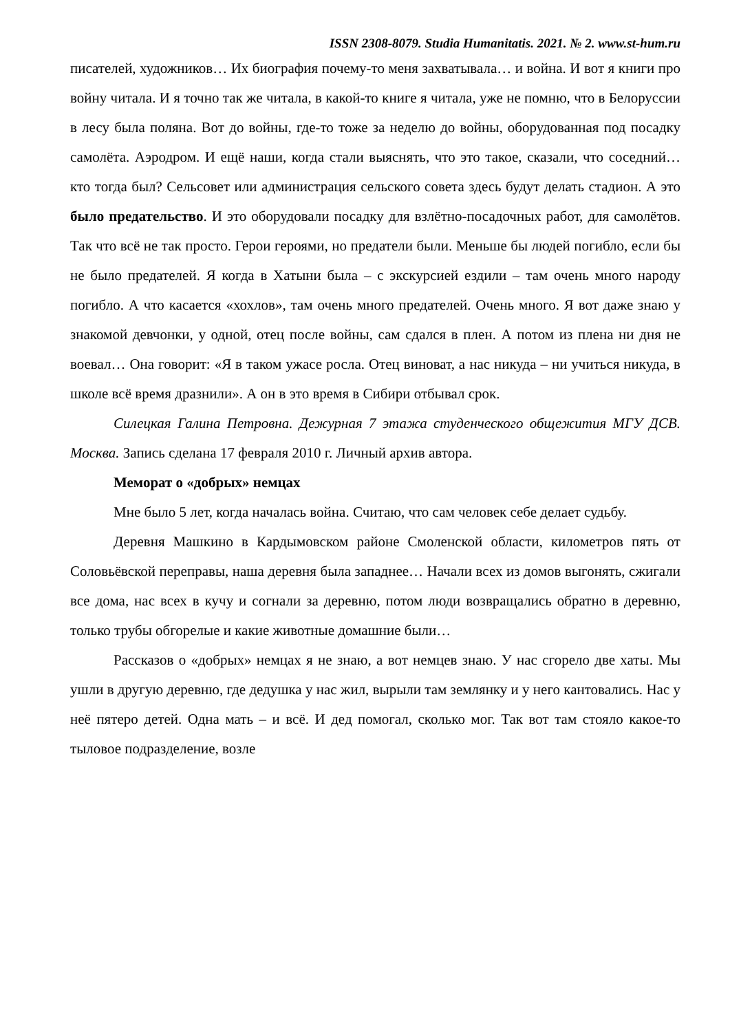ISSN 2308-8079. Studia Humanitatis. 2021. № 2. www.st-hum.ru
писателей, художников… Их биография почему-то меня захватывала… и война. И вот я книги про войну читала. И я точно так же читала, в какой-то книге я читала, уже не помню, что в Белоруссии в лесу была поляна. Вот до войны, где-то тоже за неделю до войны, оборудованная под посадку самолёта. Аэродром. И ещё наши, когда стали выяснять, что это такое, сказали, что соседний… кто тогда был? Сельсовет или администрация сельского совета здесь будут делать стадион. А это было предательство. И это оборудовали посадку для взлётно-посадочных работ, для самолётов. Так что всё не так просто. Герои героями, но предатели были. Меньше бы людей погибло, если бы не было предателей. Я когда в Хатыни была – с экскурсией ездили – там очень много народу погибло. А что касается «хохлов», там очень много предателей. Очень много. Я вот даже знаю у знакомой девчонки, у одной, отец после войны, сам сдался в плен. А потом из плена ни дня не воевал… Она говорит: «Я в таком ужасе росла. Отец виноват, а нас никуда – ни учиться никуда, в школе всё время дразнили». А он в это время в Сибири отбывал срок.
Силецкая Галина Петровна. Дежурная 7 этажа студенческого общежития МГУ ДСВ. Москва. Запись сделана 17 февраля 2010 г. Личный архив автора.
Мемор​ат о «добрых» немцах
Мне было 5 лет, когда началась война. Считаю, что сам человек себе делает судьбу.
Деревня Машкино в Кардымовском районе Смоленской области, километров пять от Соловьёвской переправы, наша деревня была западнее… Начали всех из домов выгонять, сжигали все дома, нас всех в кучу и согнали за деревню, потом люди возвращались обратно в деревню, только трубы обгорелые и какие животные домашние были…
Рассказов о «добрых» немцах я не знаю, а вот немцев знаю. У нас сгорело две хаты. Мы ушли в другую деревню, где дедушка у нас жил, вырыли там землянку и у него кантовались. Нас у неё пятеро детей. Одна мать – и всё. И дед помогал, сколько мог. Так вот там стояло какое-то тыловое подразделение, возле